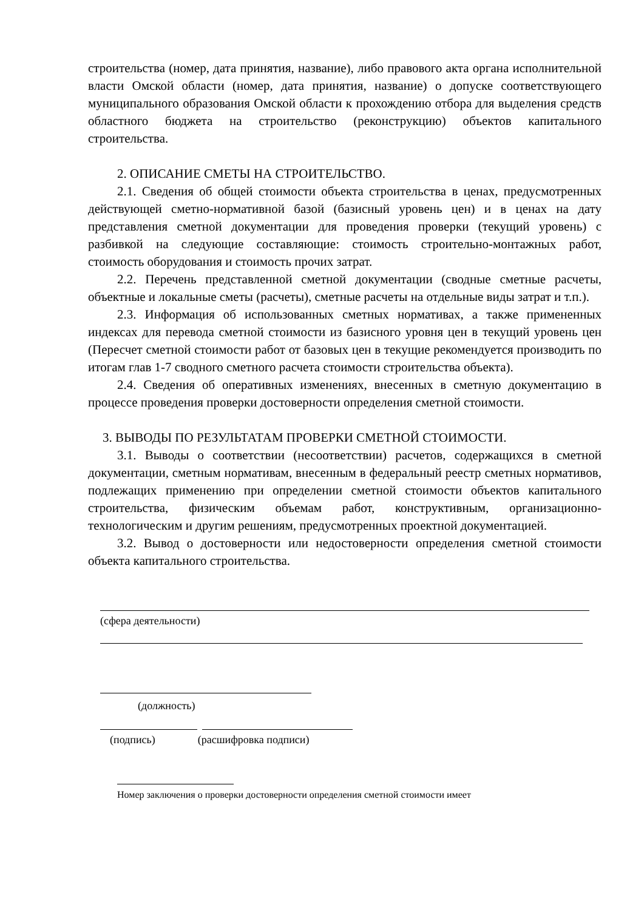строительства (номер, дата принятия, название), либо правового акта органа исполнительной власти Омской области (номер, дата принятия, название) о допуске соответствующего муниципального образования Омской области к прохождению отбора для выделения средств областного бюджета на строительство (реконструкцию) объектов капитального строительства.
2. ОПИСАНИЕ СМЕТЫ НА СТРОИТЕЛЬСТВО.
2.1. Сведения об общей стоимости объекта строительства в ценах, предусмотренных действующей сметно-нормативной базой (базисный уровень цен) и в ценах на дату представления сметной документации для проведения проверки (текущий уровень) с разбивкой на следующие составляющие: стоимость строительно-монтажных работ, стоимость оборудования и стоимость прочих затрат.
2.2. Перечень представленной сметной документации (сводные сметные расчеты, объектные и локальные сметы (расчеты), сметные расчеты на отдельные виды затрат и т.п.).
2.3. Информация об использованных сметных нормативах, а также примененных индексах для перевода сметной стоимости из базисного уровня цен в текущий уровень цен (Пересчет сметной стоимости работ от базовых цен в текущие рекомендуется производить по итогам глав 1-7 сводного сметного расчета стоимости строительства объекта).
2.4. Сведения об оперативных изменениях, внесенных в сметную документацию в процессе проведения проверки достоверности определения сметной стоимости.
3. ВЫВОДЫ ПО РЕЗУЛЬТАТАМ ПРОВЕРКИ СМЕТНОЙ СТОИМОСТИ.
3.1. Выводы о соответствии (несоответствии) расчетов, содержащихся в сметной документации, сметным нормативам, внесенным в федеральный реестр сметных нормативов, подлежащих применению при определении сметной стоимости объектов капитального строительства, физическим объемам работ, конструктивным, организационно-технологическим и другим решениям, предусмотренных проектной документацией.
3.2. Вывод о достоверности или недостоверности определения сметной стоимости объекта капитального строительства.
(сфера деятельности)
(должность)
(подпись) (расшифровка подписи)
Номер заключения о проверки достоверности определения сметной стоимости имеет